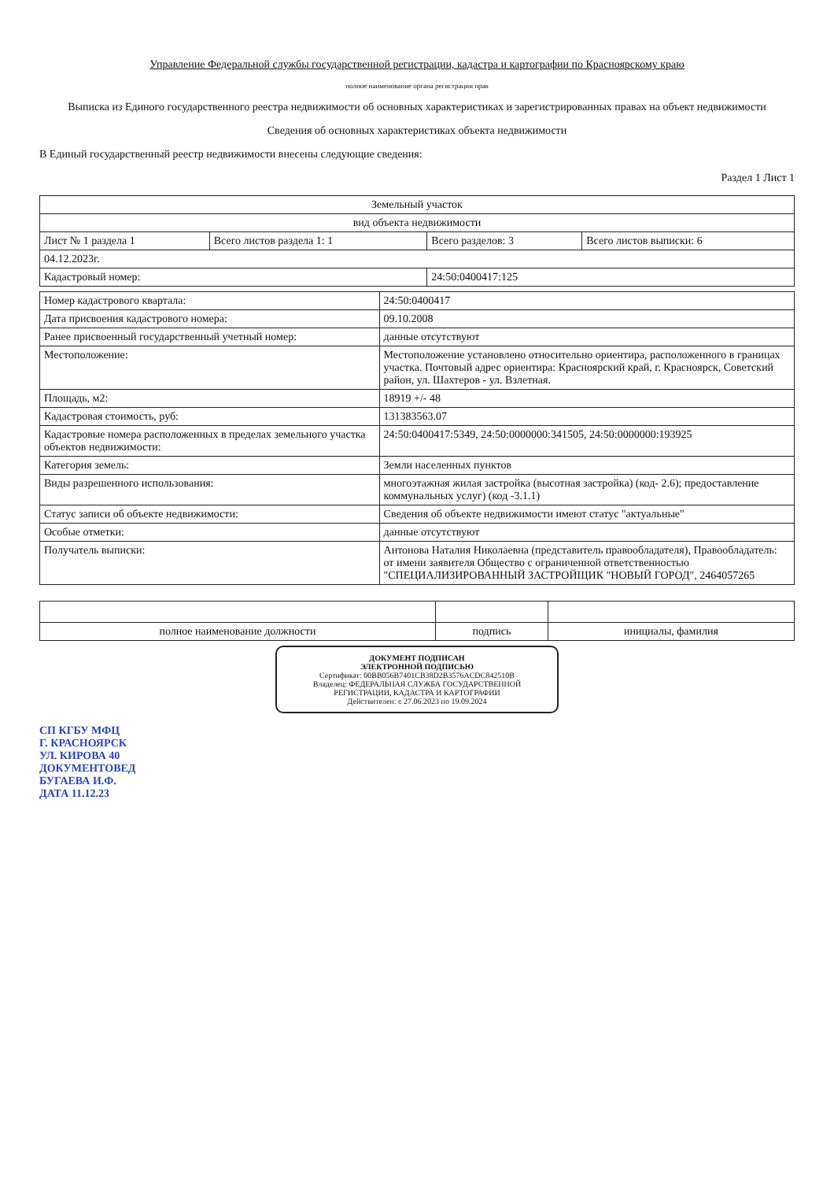Управление Федеральной службы государственной регистрации, кадастра и картографии по Красноярскому краю
полное наименование органа регистрации прав
Выписка из Единого государственного реестра недвижимости об основных характеристиках и зарегистрированных правах на объект недвижимости
Сведения об основных характеристиках объекта недвижимости
В Единый государственный реестр недвижимости внесены следующие сведения:
Раздел 1 Лист 1
| Земельный участок | | | |
| вид объекта недвижимости | | | |
| Лист № 1 раздела 1 | Всего листов раздела 1: 1 | Всего разделов: 3 | Всего листов выписки: 6 |
| 04.12.2023г. | | | |
| Кадастровый номер: | | 24:50:0400417:125 | |
| Номер кадастрового квартала: | 24:50:0400417 |
| Дата присвоения кадастрового номера: | 09.10.2008 |
| Ранее присвоенный государственный учетный номер: | данные отсутствуют |
| Местоположение: | Местоположение установлено относительно ориентира, расположенного в границах участка. Почтовый адрес ориентира: Красноярский край, г. Красноярск, Советский район, ул. Шахтеров - ул. Взлетная. |
| Площадь, м2: | 18919 +/- 48 |
| Кадастровая стоимость, руб: | 131383563.07 |
| Кадастровые номера расположенных в пределах земельного участка объектов недвижимости: | 24:50:0400417:5349, 24:50:0000000:341505, 24:50:0000000:193925 |
| Категория земель: | Земли населенных пунктов |
| Виды разрешенного использования: | многоэтажная жилая застройка (высотная застройка) (код- 2.6); предоставление коммунальных услуг) (код -3.1.1) |
| Статус записи об объекте недвижимости: | Сведения об объекте недвижимости имеют статус "актуальные" |
| Особые отметки: | данные отсутствуют |
| Получатель выписки: | Антонова Наталия Николаевна (представитель правообладателя), Правообладатель: от имени заявителя Общество с ограниченной ответственностью "СПЕЦИАЛИЗИРОВАННЫЙ ЗАСТРОЙЩИК "НОВЫЙ ГОРОД", 2464057265 |
| полное наименование должности | подпись | инициалы, фамилия |
ДОКУМЕНТ ПОДПИСАН
ЭЛЕКТРОННОЙ ПОДПИСЬЮ
Сертификат: 00BB056B7401CB38D2B3576ACDC842510B
Владелец: ФЕДЕРАЛЬНАЯ СЛУЖБА ГОСУДАРСТВЕННОЙ РЕГИСТРАЦИИ, КАДАСТРА И КАРТОГРАФИИ
Действителен: с 27.06.2023 по 19.09.2024
СП КГБУ МФЦ
Г. КРАСНОЯРСК
УЛ. КИРОВА 40
ДОКУМЕНТОВЕД
БУГАЕВА И.Ф.
ДАТА 11.12.23